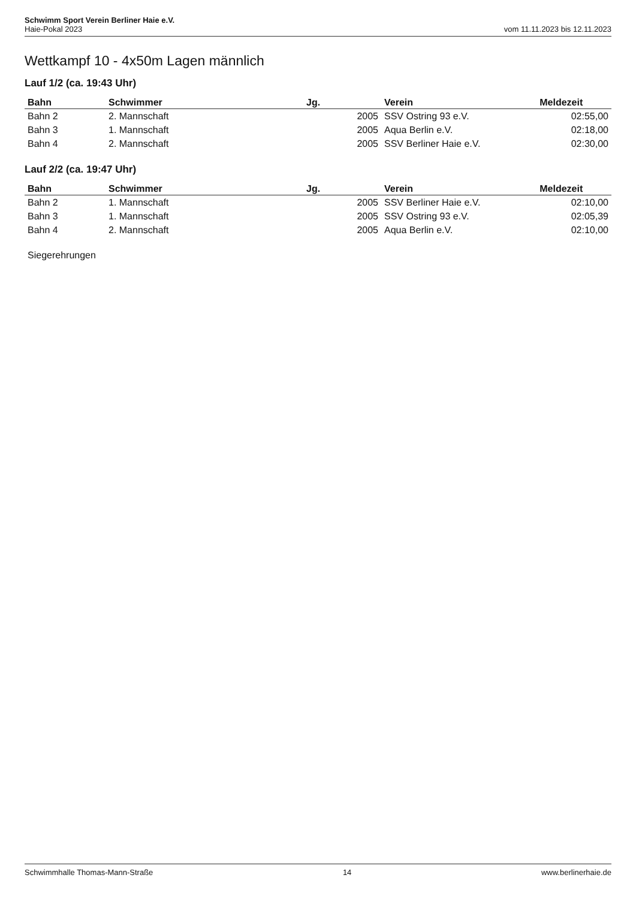Schwimm Sport Verein Berliner Haie e.V.
Haie-Pokal 2023 vom 11.11.2023 bis 12.11.2023
Wettkampf 10 - 4x50m Lagen männlich
Lauf 1/2 (ca. 19:43 Uhr)
| Bahn | Schwimmer | Jg. | Verein | Meldezeit |
| --- | --- | --- | --- | --- |
| Bahn 2 | 2. Mannschaft | 2005 | SSV Ostring 93 e.V. | 02:55,00 |
| Bahn 3 | 1. Mannschaft | 2005 | Aqua Berlin e.V. | 02:18,00 |
| Bahn 4 | 2. Mannschaft | 2005 | SSV Berliner Haie e.V. | 02:30,00 |
Lauf 2/2 (ca. 19:47 Uhr)
| Bahn | Schwimmer | Jg. | Verein | Meldezeit |
| --- | --- | --- | --- | --- |
| Bahn 2 | 1. Mannschaft | 2005 | SSV Berliner Haie e.V. | 02:10,00 |
| Bahn 3 | 1. Mannschaft | 2005 | SSV Ostring 93 e.V. | 02:05,39 |
| Bahn 4 | 2. Mannschaft | 2005 | Aqua Berlin e.V. | 02:10,00 |
Siegerehrungen
Schwimmhalle Thomas-Mann-Straße 14 www.berlinerhaie.de